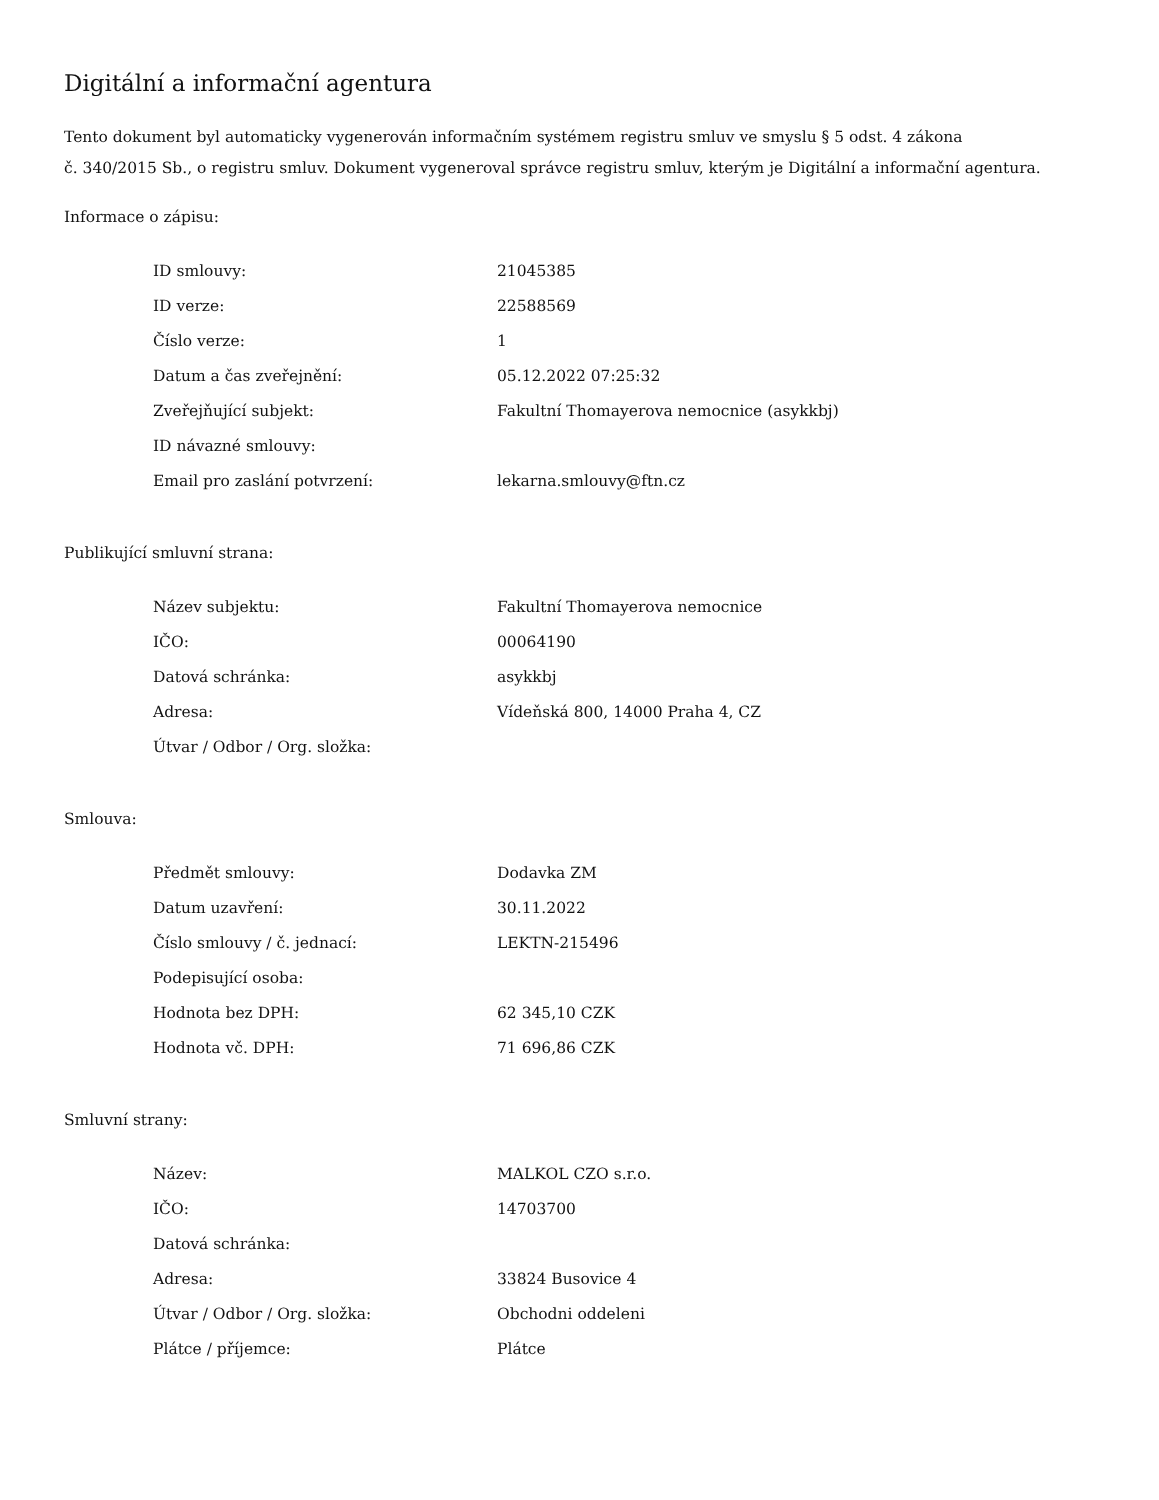Digitální a informační agentura
Tento dokument byl automaticky vygenerován informačním systémem registru smluv ve smyslu § 5 odst. 4 zákona
č. 340/2015 Sb., o registru smluv. Dokument vygeneroval správce registru smluv, kterým je Digitální a informační agentura.
Informace o zápisu:
| ID smlouvy: | 21045385 |
| ID verze: | 22588569 |
| Číslo verze: | 1 |
| Datum a čas zveřejnění: | 05.12.2022 07:25:32 |
| Zveřejňující subjekt: | Fakultní Thomayerova nemocnice (asykkbj) |
| ID návazné smlouvy: | |
| Email pro zaslání potvrzení: | lekarna.smlouvy@ftn.cz |
Publikující smluvní strana:
| Název subjektu: | Fakultní Thomayerova nemocnice |
| IČO: | 00064190 |
| Datová schránka: | asykkbj |
| Adresa: | Vídeňská 800, 14000 Praha 4, CZ |
| Útvar / Odbor / Org. složka: | |
Smlouva:
| Předmět smlouvy: | Dodavka ZM |
| Datum uzavření: | 30.11.2022 |
| Číslo smlouvy / č. jednací: | LEKTN-215496 |
| Podepisující osoba: | |
| Hodnota bez DPH: | 62 345,10 CZK |
| Hodnota vč. DPH: | 71 696,86 CZK |
Smluvní strany:
| Název: | MALKOL CZO s.r.o. |
| IČO: | 14703700 |
| Datová schránka: | |
| Adresa: | 33824 Busovice 4 |
| Útvar / Odbor / Org. složka: | Obchodni oddeleni |
| Plátce / příjemce: | Plátce |